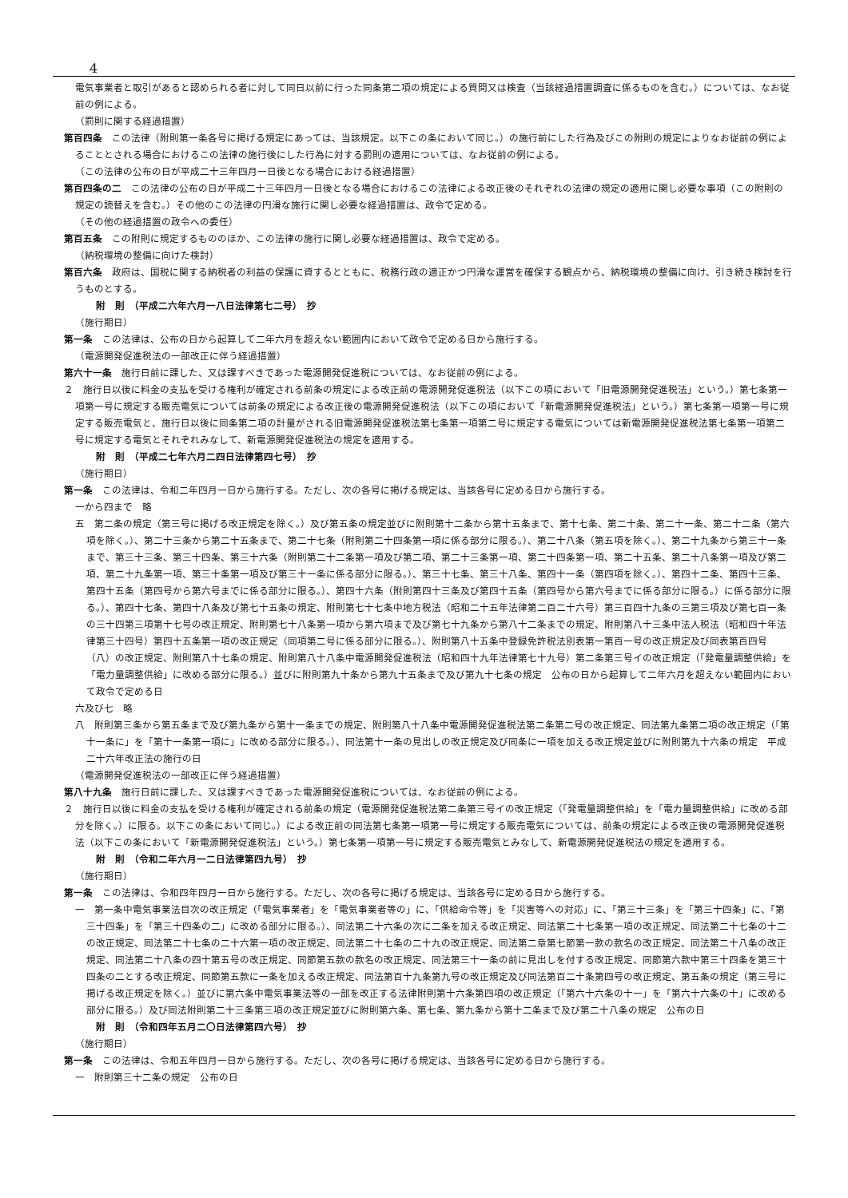4
電気事業者と取引があると認められる者に対して同日以前に行った同条第二項の規定による質問又は検査（当該経過措置調査に係るものを含む。）については、なお従前の例による。
（罰則に関する経過措置）
第百四条　この法律（附則第一条各号に掲げる規定にあっては、当該規定。以下この条において同じ。）の施行前にした行為及びこの附則の規定によりなお従前の例によることとされる場合におけるこの法律の施行後にした行為に対する罰則の適用については、なお従前の例による。
（この法律の公布の日が平成二十三年四月一日後となる場合における経過措置）
第百四条の二　この法律の公布の日が平成二十三年四月一日後となる場合におけるこの法律による改正後のそれぞれの法律の規定の適用に関し必要な事項（この附則の規定の読替えを含む。）その他のこの法律の円滑な施行に関し必要な経過措置は、政令で定める。
（その他の経過措置の政令への委任）
第百五条　この附則に規定するもののほか、この法律の施行に関し必要な経過措置は、政令で定める。
（納税環境の整備に向けた検討）
第百六条　政府は、国税に関する納税者の利益の保護に資するとともに、税務行政の適正かつ円滑な運営を確保する観点から、納税環境の整備に向け、引き続き検討を行うものとする。
附　則　（平成二六年六月一八日法律第七二号）　抄
（施行期日）
第一条　この法律は、公布の日から起算して二年六月を超えない範囲内において政令で定める日から施行する。
（電源開発促進税法の一部改正に伴う経過措置）
第六十一条　施行日前に課した、又は課すべきであった電源開発促進税については、なお従前の例による。
２　施行日以後に料金の支払を受ける権利が確定される前条の規定による改正前の電源開発促進税法（以下この項において「旧電源開発促進税法」という。）第七条第一項第一号に規定する販売電気については前条の規定による改正後の電源開発促進税法（以下この項において「新電源開発促進税法」という。）第七条第一項第一号に規定する販売電気と、施行日以後に同条第二項の計量がされる旧電源開発促進税法第七条第一項第二号に規定する電気については新電源開発促進税法第七条第一項第二号に規定する電気とそれぞれみなして、新電源開発促進税法の規定を適用する。
附　則　（平成二七年六月二四日法律第四七号）　抄
（施行期日）
第一条　この法律は、令和二年四月一日から施行する。ただし、次の各号に掲げる規定は、当該各号に定める日から施行する。
一から四まで　略
五　第二条の規定（第三号に掲げる改正規定を除く。）及び第五条の規定並びに附則第十二条から第十五条まで、第十七条、第二十条、第二十一条、第二十二条（第六項を除く。）、第二十三条から第二十五条まで、第二十七条（附則第二十四条第一項に係る部分に限る。）、第二十八条（第五項を除く。）、第二十九条から第三十一条まで、第三十三条、第三十四条、第三十六条（附則第二十二条第一項及び第二項、第二十三条第一項、第二十四条第一項、第二十五条、第二十八条第一項及び第二項、第二十九条第一項、第三十条第一項及び第三十一条に係る部分に限る。）、第三十七条、第三十八条、第四十一条（第四項を除く。）、第四十二条、第四十三条、第四十五条（第四号から第六号までに係る部分に限る。）、第四十六条（附則第四十三条及び第四十五条（第四号から第六号までに係る部分に限る。）に係る部分に限る。）、第四十七条、第四十八条及び第七十五条の規定、附則第七十七条中地方税法（昭和二十五年法律第二百二十六号）第三百四十九条の三第三項及び第七百一条の三十四第三項第十七号の改正規定、附則第七十八条第一項から第六項まで及び第七十九条から第八十二条までの規定、附則第八十三条中法人税法（昭和四十年法律第三十四号）第四十五条第一項の改正規定（同項第二号に係る部分に限る。）、附則第八十五条中登録免許税法別表第一第百一号の改正規定及び同表第百四号（八）の改正規定、附則第八十七条の規定、附則第八十八条中電源開発促進税法（昭和四十九年法律第七十九号）第二条第三号イの改正規定（「発電量調整供給」を「電力量調整供給」に改める部分に限る。）並びに附則第九十条から第九十五条まで及び第九十七条の規定　公布の日から起算して二年六月を超えない範囲内において政令で定める日
六及び七　略
八　附則第三条から第五条まで及び第九条から第十一条までの規定、附則第八十八条中電源開発促進税法第二条第二号の改正規定、同法第九条第二項の改正規定（「第十一条に」を「第十一条第一項に」に改める部分に限る。）、同法第十一条の見出しの改正規定及び同条に一項を加える改正規定並びに附則第九十六条の規定　平成二十六年改正法の施行の日
（電源開発促進税法の一部改正に伴う経過措置）
第八十九条　施行日前に課した、又は課すべきであった電源開発促進税については、なお従前の例による。
２　施行日以後に料金の支払を受ける権利が確定される前条の規定（電源開発促進税法第二条第三号イの改正規定（「発電量調整供給」を「電力量調整供給」に改める部分を除く。）に限る。以下この条において同じ。）による改正前の同法第七条第一項第一号に規定する販売電気については、前条の規定による改正後の電源開発促進税法（以下この条において「新電源開発促進税法」という。）第七条第一項第一号に規定する販売電気とみなして、新電源開発促進税法の規定を適用する。
附　則　（令和二年六月一二日法律第四九号）　抄
（施行期日）
第一条　この法律は、令和四年四月一日から施行する。ただし、次の各号に掲げる規定は、当該各号に定める日から施行する。
一　第一条中電気事業法目次の改正規定（「電気事業者」を「電気事業者等の」に、「供給命令等」を「災害等への対応」に、「第三十三条」を「第三十四条」に、「第三十四条」を「第三十四条の二」に改める部分に限る。）、同法第二十六条の次に二条を加える改正規定、同法第二十七条第一項の改正規定、同法第二十七条の十二の改正規定、同法第二十七条の二十六第一項の改正規定、同法第二十七条の二十九の改正規定、同法第二章第七節第一款の款名の改正規定、同法第二十八条の改正規定、同法第二十八条の四十第五号の改正規定、同節第五款の款名の改正規定、同法第三十一条の前に見出しを付する改正規定、同節第六款中第三十四条を第三十四条の二とする改正規定、同節第五款に一条を加える改正規定、同法第百十九条第九号の改正規定及び同法第百二十条第四号の改正規定、第五条の規定（第三号に掲げる改正規定を除く。）並びに第六条中電気事業法等の一部を改正する法律附則第十六条第四項の改正規定（「第六十六条の十一」を「第六十六条の十」に改める部分に限る。）及び同法附則第二十三条第三項の改正規定並びに附則第六条、第七条、第九条から第十二条まで及び第二十八条の規定　公布の日
附　則　（令和四年五月二〇日法律第四六号）　抄
（施行期日）
第一条　この法律は、令和五年四月一日から施行する。ただし、次の各号に掲げる規定は、当該各号に定める日から施行する。
一　附則第三十二条の規定　公布の日